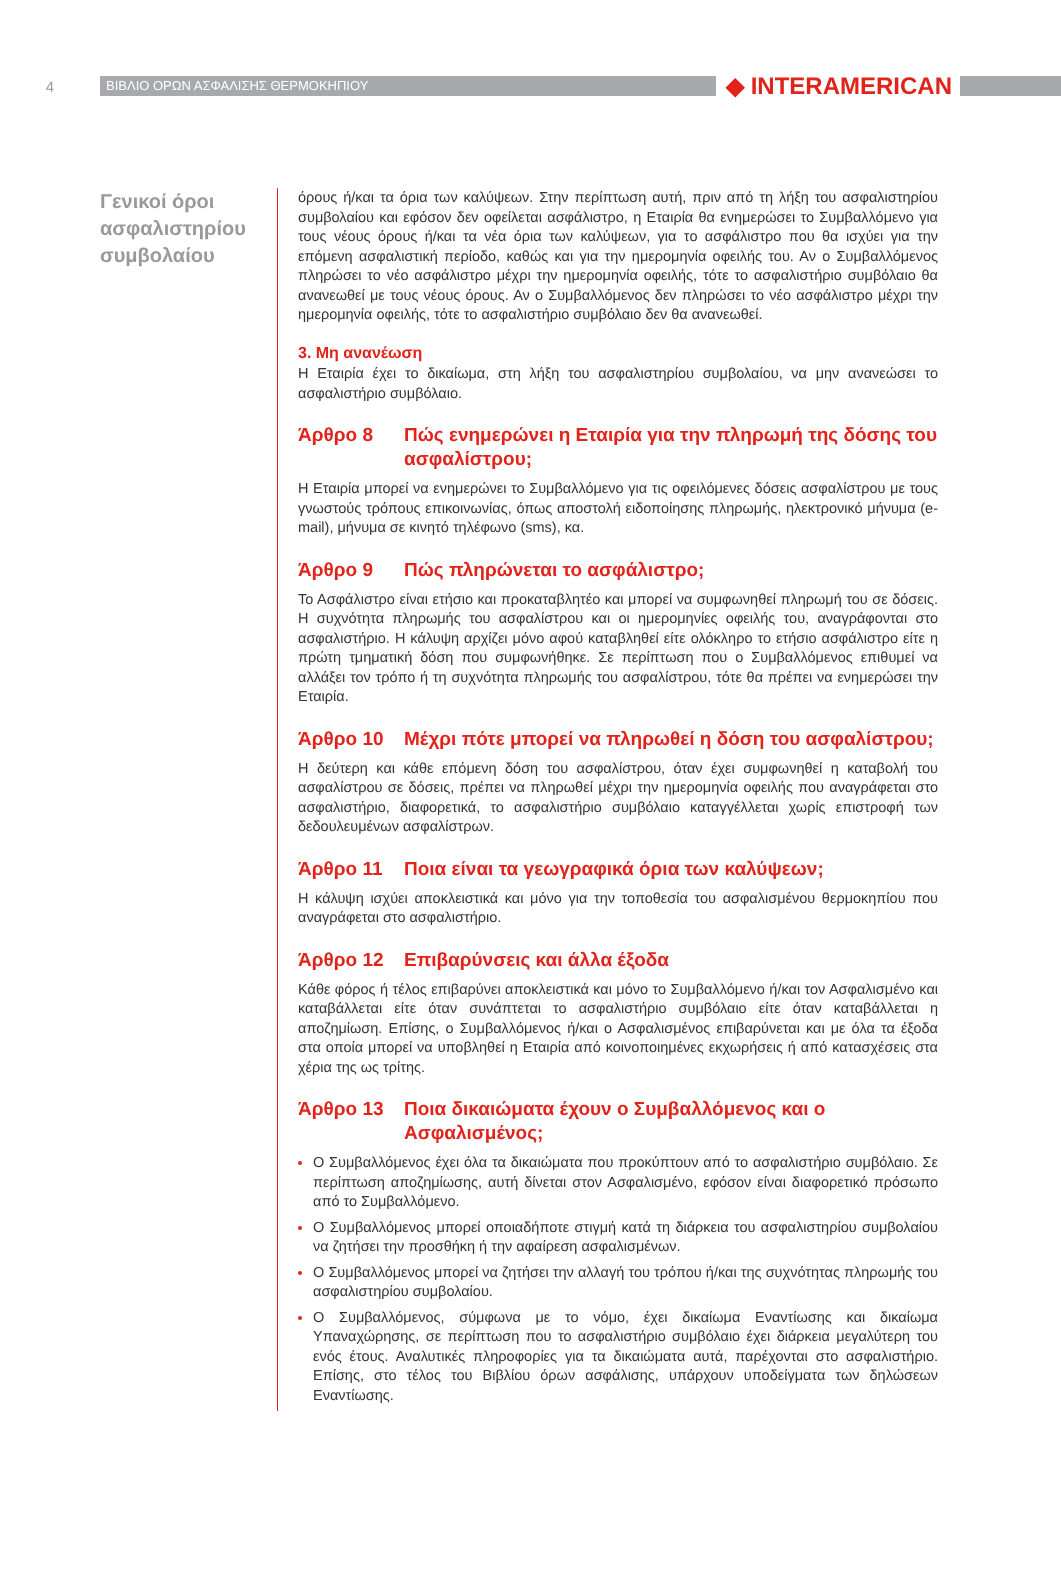4
ΒΙΒΛΙΟ ΟΡΩΝ ΑΣΦΑΛΙΣΗΣ ΘΕΡΜΟΚΗΠΙΟΥ
◆ INTERAMERICAN
Γενικοί όροι ασφαλιστηρίου συμβολαίου
όρους ή/και τα όρια των καλύψεων. Στην περίπτωση αυτή, πριν από τη λήξη του ασφαλιστηρίου συμβολαίου και εφόσον δεν οφείλεται ασφάλιστρο, η Εταιρία θα ενημερώσει το Συμβαλλόμενο για τους νέους όρους ή/και τα νέα όρια των καλύψεων, για το ασφάλιστρο που θα ισχύει για την επόμενη ασφαλιστική περίοδο, καθώς και για την ημερομηνία οφειλής του. Αν ο Συμβαλλόμενος πληρώσει το νέο ασφάλιστρο μέχρι την ημερομηνία οφειλής, τότε το ασφαλιστήριο συμβόλαιο θα ανανεωθεί με τους νέους όρους. Αν ο Συμβαλλόμενος δεν πληρώσει το νέο ασφάλιστρο μέχρι την ημερομηνία οφειλής, τότε το ασφαλιστήριο συμβόλαιο δεν θα ανανεωθεί.
3. Μη ανανέωση
Η Εταιρία έχει το δικαίωμα, στη λήξη του ασφαλιστηρίου συμβολαίου, να μην ανανεώσει το ασφαλιστήριο συμβόλαιο.
Άρθρο 8 Πώς ενημερώνει η Εταιρία για την πληρωμή της δόσης του ασφαλίστρου;
Η Εταιρία μπορεί να ενημερώνει το Συμβαλλόμενο για τις οφειλόμενες δόσεις ασφαλίστρου με τους γνωστούς τρόπους επικοινωνίας, όπως αποστολή ειδοποίησης πληρωμής, ηλεκτρονικό μήνυμα (e-mail), μήνυμα σε κινητό τηλέφωνο (sms), κα.
Άρθρο 9 Πώς πληρώνεται το ασφάλιστρο;
Το Ασφάλιστρο είναι ετήσιο και προκαταβλητέο και μπορεί να συμφωνηθεί πληρωμή του σε δόσεις. Η συχνότητα πληρωμής του ασφαλίστρου και οι ημερομηνίες οφειλής του, αναγράφονται στο ασφαλιστήριο. Η κάλυψη αρχίζει μόνο αφού καταβληθεί είτε ολόκληρο το ετήσιο ασφάλιστρο είτε η πρώτη τμηματική δόση που συμφωνήθηκε. Σε περίπτωση που ο Συμβαλλόμενος επιθυμεί να αλλάξει τον τρόπο ή τη συχνότητα πληρωμής του ασφαλίστρου, τότε θα πρέπει να ενημερώσει την Εταιρία.
Άρθρο 10 Μέχρι πότε μπορεί να πληρωθεί η δόση του ασφαλίστρου;
Η δεύτερη και κάθε επόμενη δόση του ασφαλίστρου, όταν έχει συμφωνηθεί η καταβολή του ασφαλίστρου σε δόσεις, πρέπει να πληρωθεί μέχρι την ημερομηνία οφειλής που αναγράφεται στο ασφαλιστήριο, διαφορετικά, το ασφαλιστήριο συμβόλαιο καταγγέλλεται χωρίς επιστροφή των δεδουλευμένων ασφαλίστρων.
Άρθρο 11 Ποια είναι τα γεωγραφικά όρια των καλύψεων;
Η κάλυψη ισχύει αποκλειστικά και μόνο για την τοποθεσία του ασφαλισμένου θερμοκηπίου που αναγράφεται στο ασφαλιστήριο.
Άρθρο 12 Επιβαρύνσεις και άλλα έξοδα
Κάθε φόρος ή τέλος επιβαρύνει αποκλειστικά και μόνο το Συμβαλλόμενο ή/και τον Ασφαλισμένο και καταβάλλεται είτε όταν συνάπτεται το ασφαλιστήριο συμβόλαιο είτε όταν καταβάλλεται η αποζημίωση. Επίσης, ο Συμβαλλόμενος ή/και ο Ασφαλισμένος επιβαρύνεται και με όλα τα έξοδα στα οποία μπορεί να υποβληθεί η Εταιρία από κοινοποιημένες εκχωρήσεις ή από κατασχέσεις στα χέρια της ως τρίτης.
Άρθρο 13 Ποια δικαιώματα έχουν ο Συμβαλλόμενος και ο Ασφαλισμένος;
Ο Συμβαλλόμενος έχει όλα τα δικαιώματα που προκύπτουν από το ασφαλιστήριο συμβόλαιο. Σε περίπτωση αποζημίωσης, αυτή δίνεται στον Ασφαλισμένο, εφόσον είναι διαφορετικό πρόσωπο από το Συμβαλλόμενο.
Ο Συμβαλλόμενος μπορεί οποιαδήποτε στιγμή κατά τη διάρκεια του ασφαλιστηρίου συμβολαίου να ζητήσει την προσθήκη ή την αφαίρεση ασφαλισμένων.
Ο Συμβαλλόμενος μπορεί να ζητήσει την αλλαγή του τρόπου ή/και της συχνότητας πληρωμής του ασφαλιστηρίου συμβολαίου.
Ο Συμβαλλόμενος, σύμφωνα με το νόμο, έχει δικαίωμα Εναντίωσης και δικαίωμα Υπαναχώρησης, σε περίπτωση που το ασφαλιστήριο συμβόλαιο έχει διάρκεια μεγαλύτερη του ενός έτους. Αναλυτικές πληροφορίες για τα δικαιώματα αυτά, παρέχονται στο ασφαλιστήριο. Επίσης, στο τέλος του Βιβλίου όρων ασφάλισης, υπάρχουν υποδείγματα των δηλώσεων Εναντίωσης.